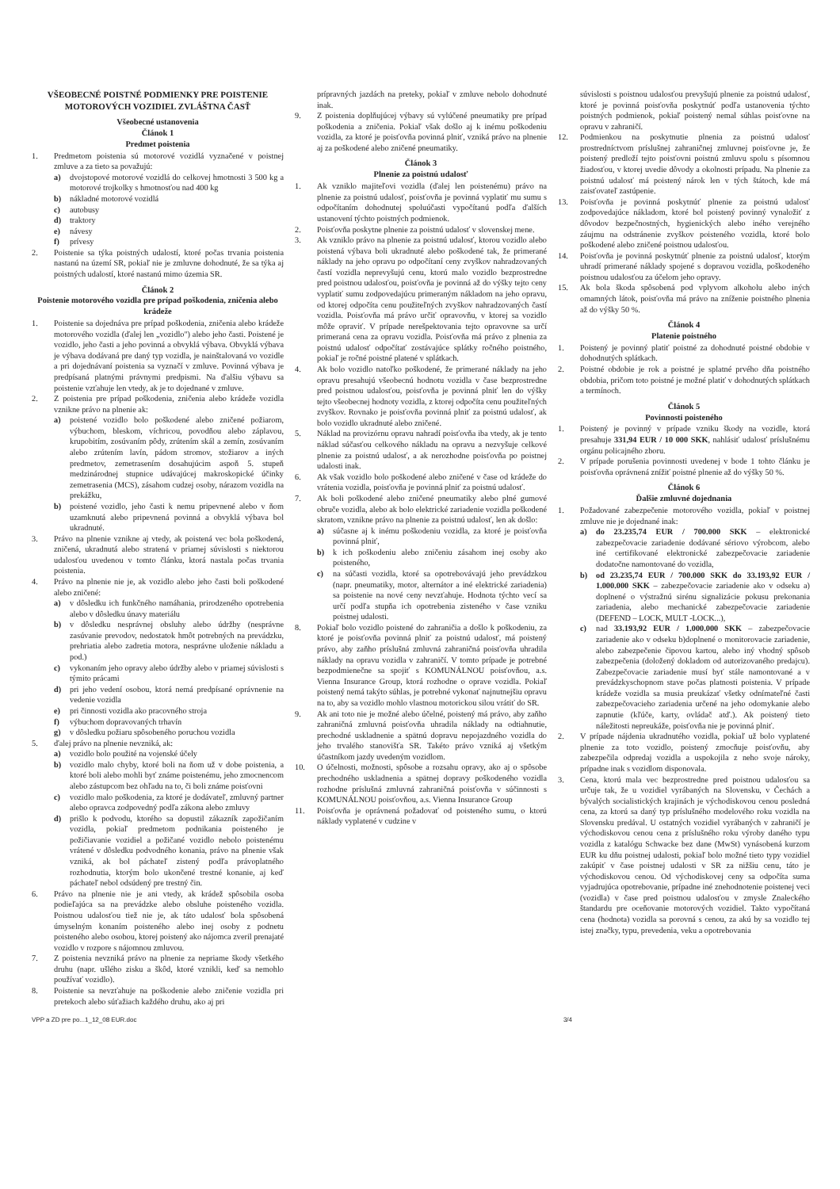VŠEOBECNÉ POISTNÉ PODMIENKY PRE POISTENIE MOTOROVÝCH VOZIDIEL ZVLÁŠTNA ČASŤ
Všeobecné ustanovenia
Článok 1
Predmet poistenia
1. Predmetom poistenia sú motorové vozidlá vyznačené v poistnej zmluve a za tieto sa považujú:
a) dvojstopové motorové vozidlá do celkovej hmotnosti 3 500 kg a motorové trojkolky s hmotnosťou nad 400 kg
b) nákladné motorové vozidlá
c) autobusy
d) traktory
e) návesy
f) prívesy
2. Poistenie sa týka poistných udalostí, ktoré počas trvania poistenia nastanú na území SR, pokiaľ nie je zmluvne dohodnuté, že sa týka aj poistných udalostí, ktoré nastanú mimo územia SR.
Článok 2
Poistenie motorového vozidla pre prípad poškodenia, zničenia alebo krádeže
1. Poistenie sa dojednáva pre prípad poškodenia, zničenia alebo krádeže motorového vozidla (ďalej len „vozidlo") alebo jeho časti. Poistené je vozidlo, jeho časti a jeho povinná a obvyklá výbava. Obvyklá výbava je výbava dodávaná pre daný typ vozidla, je nainštalovaná vo vozidle a pri dojednávaní poistenia sa vyznačí v zmluve. Povinná výbava je predpísaná platnými právnymi predpismi. Na ďalšiu výbavu sa poistenie vzťahuje len vtedy, ak je to dojednané v zmluve.
2. Z poistenia pre prípad poškodenia, zničenia alebo krádeže vozidla vznikne právo na plnenie ak:
a) poistené vozidlo bolo poškodené alebo zničené požiarom, výbuchom, bleskom, víchricou, povodňou alebo záplavou, krupobitím, zosúvaním pôdy, zrútením skál a zemín, zosúvaním alebo zrútením lavín, pádom stromov, stožiarov a iných predmetov, zemetrasením dosahujúcim aspoň 5. stupeň medzinárodnej stupnice udávajúcej makroskopické účinky zemetrasenia (MCS), zásahom cudzej osoby, nárazom vozidla na prekážku,
b) poistené vozidlo, jeho časti k nemu pripevnené alebo v ňom uzamknutá alebo pripevnená povinná a obvyklá výbava bol ukradnuté.
3. Právo na plnenie vznikne aj vtedy, ak poistená vec bola poškodená, zničená, ukradnutá alebo stratená v priamej súvislosti s niektorou udalosťou uvedenou v tomto článku, ktorá nastala počas trvania poistenia.
4. Právo na plnenie nie je, ak vozidlo alebo jeho časti boli poškodené alebo zničené:
a) v dôsledku ich funkčného namáhania, prirodzeného opotrebenia alebo v dôsledku únavy materiálu
b) v dôsledku nesprávnej obsluhy alebo údržby (nesprávne zasúvanie prevodov, nedostatok hmôt potrebných na prevádzku, prehriatia alebo zadretia motora, nesprávne uloženie nákladu a pod.)
c) vykonaním jeho opravy alebo údržby alebo v priamej súvislosti s týmito prácami
d) pri jeho vedení osobou, ktorá nemá predpísané oprávnenie na vedenie vozidla
e) pri činnosti vozidla ako pracovného stroja
f) výbuchom dopravovaných trhavín
g) v dôsledku požiaru spôsobeného poruchou vozidla
5. ďalej právo na plnenie nevzniká, ak:
a) vozidlo bolo použité na vojenské účely
b) vozidlo malo chyby, ktoré boli na ňom už v dobe poistenia, a ktoré boli alebo mohli byť známe poistenému, jeho zmocnencom alebo zástupcom bez ohľadu na to, či boli známe poisťovni
c) vozidlo malo poškodenia, za ktoré je dodávateľ, zmluvný partner alebo opravca zodpovedný podľa zákona alebo zmluvy
d) prišlo k podvodu, ktorého sa dopustil zákazník zapožičaním vozidla, pokiaľ predmetom podnikania poisteného je požičiavanie vozidiel a požičané vozidlo nebolo poistenému vrátené v dôsledku podvodného konania, právo na plnenie však vzniká, ak bol páchateľ zistený podľa právoplatného rozhodnutia, ktorým bolo ukončené trestné konanie, aj keď páchateľ nebol odsúdený pre trestný čin.
6. Právo na plnenie nie je ani vtedy, ak krádež spôsobila osoba podieľajúca sa na prevádzke alebo obsluhe poisteného vozidla. Poistnou udalosťou tiež nie je, ak táto udalosť bola spôsobená úmyselným konaním poisteného alebo inej osoby z podnetu poisteného alebo osobou, ktorej poistený ako nájomca zveril prenajaté vozidlo v rozpore s nájomnou zmluvou.
7. Z poistenia nevzniká právo na plnenie za nepriame škody všetkého druhu (napr. ušlého zisku a škôd, ktoré vznikli, keď sa nemohlo používať vozidlo).
8. Poistenie sa nevzťahuje na poškodenie alebo zničenie vozidla pri pretekoch alebo súťažiach každého druhu, ako aj pri
prípravných jazdách na preteky, pokiaľ v zmluve nebolo dohodnuté inak.
9. Z poistenia doplňujúcej výbavy sú vylúčené pneumatiky pre prípad poškodenia a zničenia. Pokiaľ však došlo aj k inému poškodeniu vozidla, za ktoré je poisťovňa povinná plniť, vzniká právo na plnenie aj za poškodené alebo zničené pneumatiky.
Článok 3
Plnenie za poistnú udalosť
1. Ak vzniklo majiteľovi vozidla (ďalej len poistenému) právo na plnenie za poistnú udalosť, poisťovňa je povinná vyplatiť mu sumu s odpočítaním dohodnutej spoluúčasti vypočítanú podľa ďalších ustanovení týchto poistných podmienok.
2. Poisťovňa poskytne plnenie za poistnú udalosť v slovenskej mene.
3. Ak vzniklo právo na plnenie za poistnú udalosť, ktorou vozidlo alebo poistená výbava boli ukradnuté alebo poškodené tak, že primerané náklady na jeho opravu po odpočítaní ceny zvyškov nahradzovaných častí vozidla neprevyšujú cenu, ktorú malo vozidlo bezprostredne pred poistnou udalosťou, poisťovňa je povinná až do výšky tejto ceny vyplatiť sumu zodpovedajúcu primeraným nákladom na jeho opravu, od ktorej odpočíta cenu použiteľných zvyškov nahradzovaných častí vozidla. Poisťovňa má právo určiť opravovňu, v ktorej sa vozidlo môže opraviť. V prípade nerešpektovania tejto opravovne sa určí primeraná cena za opravu vozidla. Poisťovňa má právo z plnenia za poistnú udalosť odpočítať zostávajúce splátky ročného poistného, pokiaľ je ročné poistné platené v splátkach.
4. Ak bolo vozidlo natoľko poškodené, že primerané náklady na jeho opravu presahujú všeobecnú hodnotu vozidla v čase bezprostredne pred poistnou udalosťou, poisťovňa je povinná plniť len do výšky tejto všeobecnej hodnoty vozidla, z ktorej odpočíta cenu použiteľných zvyškov. Rovnako je poisťovňa povinná plniť za poistnú udalosť, ak bolo vozidlo ukradnuté alebo zničené.
5. Náklad na provizórnu opravu nahradí poisťovňa iba vtedy, ak je tento náklad súčasťou celkového nákladu na opravu a nezvyšuje celkové plnenie za poistnú udalosť, a ak nerozhodne poisťovňa po poistnej udalosti inak.
6. Ak však vozidlo bolo poškodené alebo zničené v čase od krádeže do vrátenia vozidla, poisťovňa je povinná plniť za poistnú udalosť.
7. Ak boli poškodené alebo zničené pneumatiky alebo plné gumové obruče vozidla, alebo ak bolo elektrické zariadenie vozidla poškodené skratom, vznikne právo na plnenie za poistnú udalosť, len ak došlo:
a) súčasne aj k inému poškodeniu vozidla, za ktoré je poisťovňa povinná plniť,
b) k ich poškodeniu alebo zničeniu zásahom inej osoby ako poisteného,
c) na súčasti vozidla, ktoré sa opotrebovávajú jeho prevádzkou (napr. pneumatiky, motor, alternátor a iné elektrické zariadenia) sa poistenie na nové ceny nevzťahuje. Hodnota týchto vecí sa určí podľa stupňa ich opotrebenia zisteného v čase vzniku poistnej udalosti.
8. Pokiaľ bolo vozidlo poistené do zahraničia a došlo k poškodeniu, za ktoré je poisťovňa povinná plniť za poistnú udalosť, má poistený právo, aby zaňho príslušná zmluvná zahraničná poisťovňa uhradila náklady na opravu vozidla v zahraničí. V tomto prípade je potrebné bezpodmienečne sa spojiť s KOMUNÁLNOU poisťovňou, a.s. Vienna Insurance Group, ktorá rozhodne o oprave vozidla. Pokiaľ poistený nemá takýto súhlas, je potrebné vykonať najnutnejšiu opravu na to, aby sa vozidlo mohlo vlastnou motorickou silou vrátiť do SR.
9. Ak ani toto nie je možné alebo účelné, poistený má právo, aby zaňho zahraničná zmluvná poisťovňa uhradila náklady na odtiahnutie, prechodné uskladnenie a spätnú dopravu nepojazdného vozidla do jeho trvalého stanovišťa SR. Takéto právo vzniká aj všetkým účastníkom jazdy uvedeným vozidlom.
10. O účelnosti, možnosti, spôsobe a rozsahu opravy, ako aj o spôsobe prechodného uskladnenia a spätnej dopravy poškodeného vozidla rozhodne príslušná zmluvná zahraničná poisťovňa v súčinnosti s KOMUNÁLNOU poisťovňou, a.s. Vienna Insurance Group
11. Poisťovňa je oprávnená požadovať od poisteného sumu, o ktorú náklady vyplatené v cudzine v
súvislosti s poistnou udalosťou prevyšujú plnenie za poistnú udalosť, ktoré je povinná poisťovňa poskytnúť podľa ustanovenia týchto poistných podmienok, pokiaľ poistený nemal súhlas poisťovne na opravu v zahraničí.
12. Podmienkou na poskytnutie plnenia za poistnú udalosť prostredníctvom príslušnej zahraničnej zmluvnej poisťovne je, že poistený predloží tejto poisťovni poistnú zmluvu spolu s písomnou žiadosťou, v ktorej uvedie dôvody a okolnosti prípadu. Na plnenie za poistnú udalosť má poistený nárok len v tých štátoch, kde má zaisťovateľ zastúpenie.
13. Poisťovňa je povinná poskytnúť plnenie za poistnú udalosť zodpovedajúce nákladom, ktoré bol poistený povinný vynaložiť z dôvodov bezpečnostných, hygienických alebo iného verejného záujmu na odstránenie zvyškov poisteného vozidla, ktoré bolo poškodené alebo zničené poistnou udalosťou.
14. Poisťovňa je povinná poskytnúť plnenie za poistnú udalosť, ktorým uhradí primerané náklady spojené s dopravou vozidla, poškodeného poistnou udalosťou za účelom jeho opravy.
15. Ak bola škoda spôsobená pod vplyvom alkoholu alebo iných omamných látok, poisťovňa má právo na zníženie poistného plnenia až do výšky 50 %.
Článok 4
Platenie poistného
1. Poistený je povinný platiť poistné za dohodnuté poistné obdobie v dohodnutých splátkach.
2. Poistné obdobie je rok a poistné je splatné prvého dňa poistného obdobia, pričom toto poistné je možné platiť v dohodnutých splátkach a termínoch.
Článok 5
Povinnosti poisteného
1. Poistený je povinný v prípade vzniku škody na vozidle, ktorá presahuje 331,94 EUR / 10 000 SKK, nahlásiť udalosť príslušnému orgánu policajného zboru.
2. V prípade porušenia povinnosti uvedenej v bode 1 tohto článku je poisťovňa oprávnená znížiť poistné plnenie až do výšky 50 %.
Článok 6
Ďalšie zmluvné dojednania
1. Požadované zabezpečenie motorového vozidla, pokiaľ v poistnej zmluve nie je dojednané inak:
a) do 23.235,74 EUR / 700.000 SKK – elektronické zabezpečovacie zariadenie dodávané sériovo výrobcom, alebo iné certifikované elektronické zabezpečovacie zariadenie dodatočne namontované do vozidla,
b) od 23.235,74 EUR / 700.000 SKK do 33.193,92 EUR / 1.000.000 SKK – zabezpečovacie zariadenie ako v odseku a) doplnené o výstražnú sirénu signalizácie pokusu prekonania zariadenia, alebo mechanické zabezpečovacie zariadenie (DEFEND – LOCK, MULT -LOCK...),
c) nad 33.193,92 EUR / 1.000.000 SKK – zabezpečovacie zariadenie ako v odseku b)doplnené o monitorovacie zariadenie, alebo zabezpečenie čipovou kartou, alebo iný vhodný spôsob zabezpečenia (doložený dokladom od autorizovaného predajcu). Zabezpečovacie zariadenie musí byť stále namontované a v prevádzkyschopnom stave počas platnosti poistenia. V prípade krádeže vozidla sa musia preukázať všetky odnímateľné časti zabezpečovacieho zariadenia určené na jeho odomykanie alebo zapnutie (kľúče, karty, ovládač atď.). Ak poistený tieto náležitosti nepreukáže, poisťovňa nie je povinná plniť.
2. V prípade nájdenia ukradnutého vozidla, pokiaľ už bolo vyplatené plnenie za toto vozidlo, poistený zmocňuje poisťovňu, aby zabezpečila odpredaj vozidla a uspokojila z neho svoje nároky, prípadne inak s vozidlom disponovala.
3. Cena, ktorú mala vec bezprostredne pred poistnou udalosťou sa určuje tak, že u vozidiel vyrábaných na Slovensku, v Čechách a bývalých socialistických krajinách je východiskovou cenou posledná cena, za ktorú sa daný typ príslušného modelového roku vozidla na Slovensku predával. U ostatných vozidiel vyrábaných v zahraničí je východiskovou cenou cena z príslušného roku výroby daného typu vozidla z katalógu Schwacke bez dane (MwSt) vynásobená kurzom EUR ku dňu poistnej udalosti, pokiaľ bolo možné tieto typy vozidiel zakúpiť v čase poistnej udalosti v SR za nižšiu cenu, táto je východiskovou cenou. Od východiskovej ceny sa odpočíta suma vyjadrujúca opotrebovanie, prípadne iné znehodnotenie poistenej veci (vozidla) v čase pred poistnou udalosťou v zmysle Znaleckého štandardu pre oceňovanie motorových vozidiel. Takto vypočítaná cena (hodnota) vozidla sa porovná s cenou, za akú by sa vozidlo tej istej značky, typu, prevedenia, veku a opotrebovania
VPP a ZD pre po...1_12_08 EUR.doc 3/4